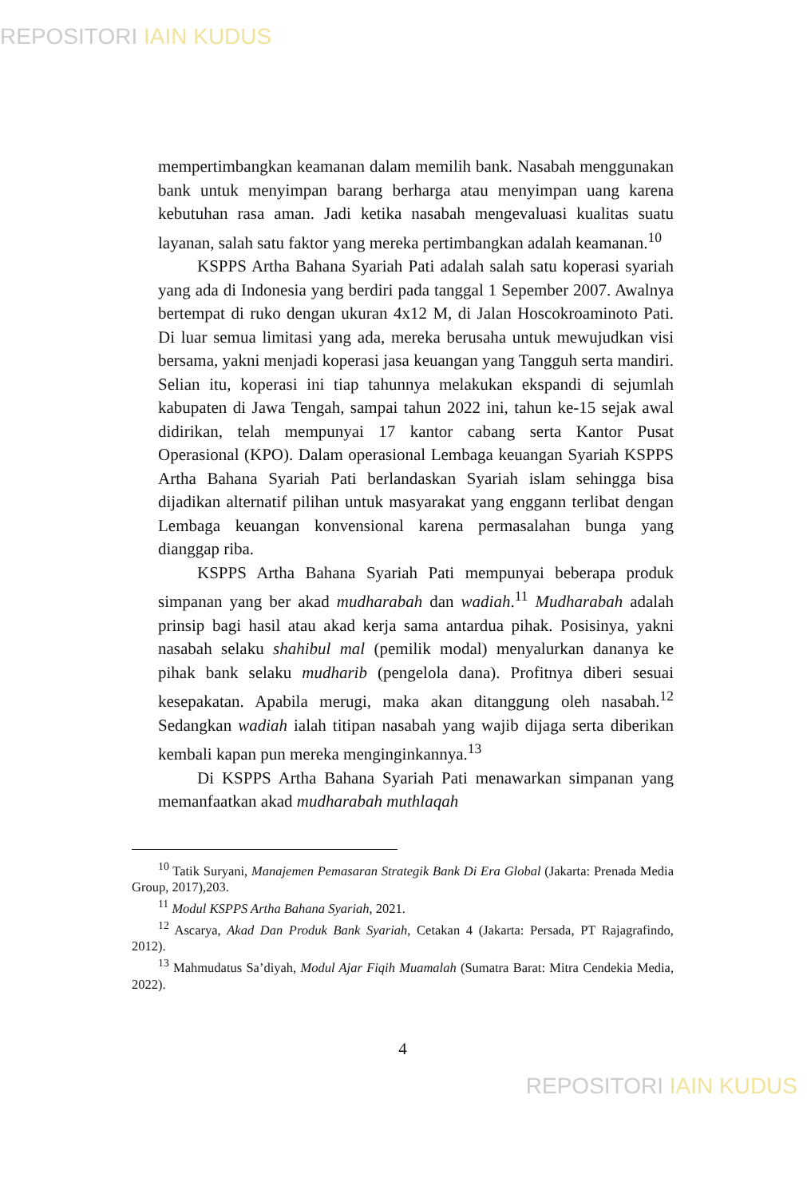REPOSITORI IAIN KUDUS
mempertimbangkan keamanan dalam memilih bank. Nasabah menggunakan bank untuk menyimpan barang berharga atau menyimpan uang karena kebutuhan rasa aman. Jadi ketika nasabah mengevaluasi kualitas suatu layanan, salah satu faktor yang mereka pertimbangkan adalah keamanan.<sup>10</sup>
KSPPS Artha Bahana Syariah Pati adalah salah satu koperasi syariah yang ada di Indonesia yang berdiri pada tanggal 1 Sepember 2007. Awalnya bertempat di ruko dengan ukuran 4x12 M, di Jalan Hoscokroaminoto Pati. Di luar semua limitasi yang ada, mereka berusaha untuk mewujudkan visi bersama, yakni menjadi koperasi jasa keuangan yang Tangguh serta mandiri. Selian itu, koperasi ini tiap tahunnya melakukan ekspandi di sejumlah kabupaten di Jawa Tengah, sampai tahun 2022 ini, tahun ke-15 sejak awal didirikan, telah mempunyai 17 kantor cabang serta Kantor Pusat Operasional (KPO). Dalam operasional Lembaga keuangan Syariah KSPPS Artha Bahana Syariah Pati berlandaskan Syariah islam sehingga bisa dijadikan alternatif pilihan untuk masyarakat yang enggann terlibat dengan Lembaga keuangan konvensional karena permasalahan bunga yang dianggap riba.
KSPPS Artha Bahana Syariah Pati mempunyai beberapa produk simpanan yang ber akad mudharabah dan wadiah.<sup>11</sup> Mudharabah adalah prinsip bagi hasil atau akad kerja sama antardua pihak. Posisinya, yakni nasabah selaku shahibul mal (pemilik modal) menyalurkan dananya ke pihak bank selaku mudharib (pengelola dana). Profitnya diberi sesuai kesepakatan. Apabila merugi, maka akan ditanggung oleh nasabah.<sup>12</sup> Sedangkan wadiah ialah titipan nasabah yang wajib dijaga serta diberikan kembali kapan pun mereka menginginkannya.<sup>13</sup>
Di KSPPS Artha Bahana Syariah Pati menawarkan simpanan yang memanfaatkan akad mudharabah muthlaqah
<sup>10</sup> Tatik Suryani, Manajemen Pemasaran Strategik Bank Di Era Global (Jakarta: Prenada Media Group, 2017),203.
<sup>11</sup> Modul KSPPS Artha Bahana Syariah, 2021.
<sup>12</sup> Ascarya, Akad Dan Produk Bank Syariah, Cetakan 4 (Jakarta: Persada, PT Rajagrafindo, 2012).
<sup>13</sup> Mahmudatus Sa’diyah, Modul Ajar Fiqih Muamalah (Sumatra Barat: Mitra Cendekia Media, 2022).
4
REPOSITORI IAIN KUDUS